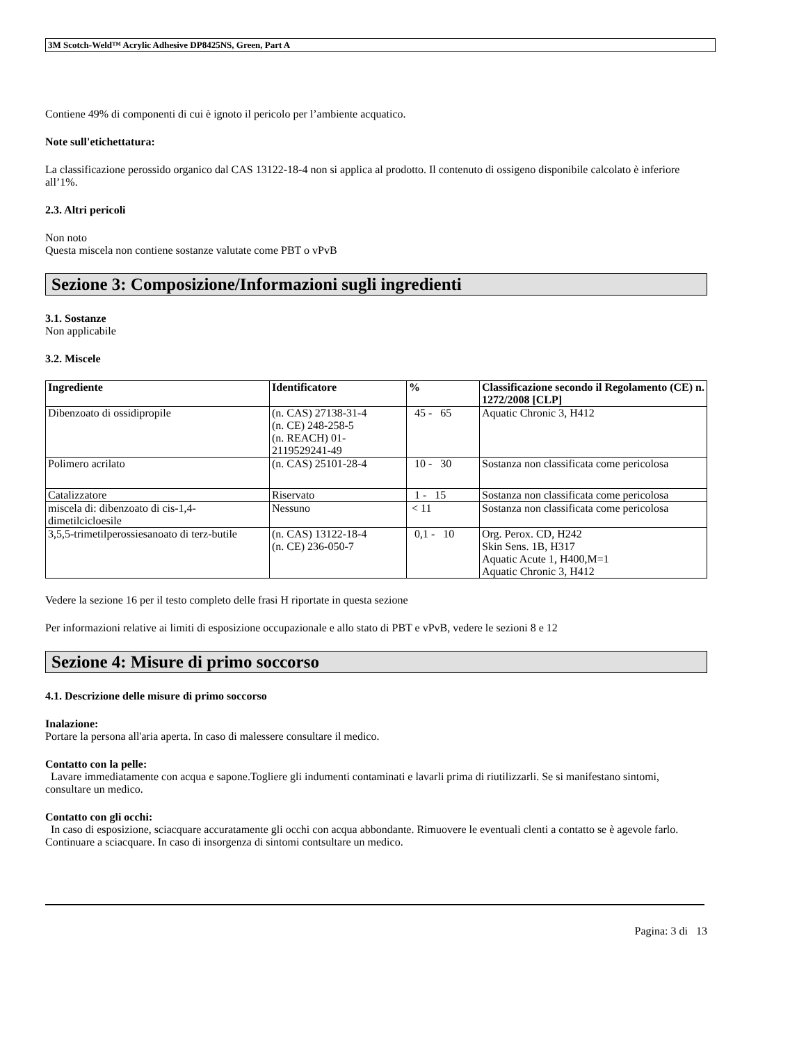3M Scotch-Weld™ Acrylic Adhesive DP8425NS, Green, Part A
Contiene 49% di componenti di cui è ignoto il pericolo per l’ambiente acquatico.
Note sull'etichettatura:
La classificazione perossido organico dal CAS 13122-18-4 non si applica al prodotto. Il contenuto di ossigeno disponibile calcolato è inferiore all’1%.
2.3. Altri pericoli
Non noto
Questa miscela non contiene sostanze valutate come PBT o vPvB
Sezione 3: Composizione/Informazioni sugli ingredienti
3.1. Sostanze
Non applicabile
3.2. Miscele
| Ingrediente | Identificatore | % | Classificazione secondo il Regolamento (CE) n. 1272/2008 [CLP] |
| --- | --- | --- | --- |
| Dibenzoato di ossidipropile | (n. CAS) 27138-31-4 (n. CE) 248-258-5 (n. REACH) 01-2119529241-49 | 45 - 65 | Aquatic Chronic 3, H412 |
| Polimero acrilato | (n. CAS) 25101-28-4 | 10 - 30 | Sostanza non classificata come pericolosa |
| Catalizzatore | Riservato | 1 - 15 | Sostanza non classificata come pericolosa |
| miscela di: dibenzoato di cis-1,4-dimetilcicloesile | Nessuno | < 11 | Sostanza non classificata come pericolosa |
| 3,5,5-trimetilperossiesanoato di terz-butile | (n. CAS) 13122-18-4 (n. CE) 236-050-7 | 0,1 - 10 | Org. Perox. CD, H242 Skin Sens. 1B, H317 Aquatic Acute 1, H400,M=1 Aquatic Chronic 3, H412 |
Vedere la sezione 16 per il testo completo delle frasi H riportate in questa sezione
Per informazioni relative ai limiti di esposizione occupazionale e allo stato di PBT e vPvB, vedere le sezioni 8 e 12
Sezione 4: Misure di primo soccorso
4.1. Descrizione delle misure di primo soccorso
Inalazione:
Portare la persona all'aria aperta. In caso di malessere consultare il medico.
Contatto con la pelle:
Lavare immediatamente con acqua e sapone.Togliere gli indumenti contaminati e lavarli prima di riutilizzarli. Se si manifestano sintomi, consultare un medico.
Contatto con gli occhi:
In caso di esposizione, sciacquare accuratamente gli occhi con acqua abbondante. Rimuovere le eventuali clenti a contatto se è agevole farlo. Continuare a sciacquare. In caso di insorgenza di sintomi contsultare un medico.
Pagina: 3 di 13